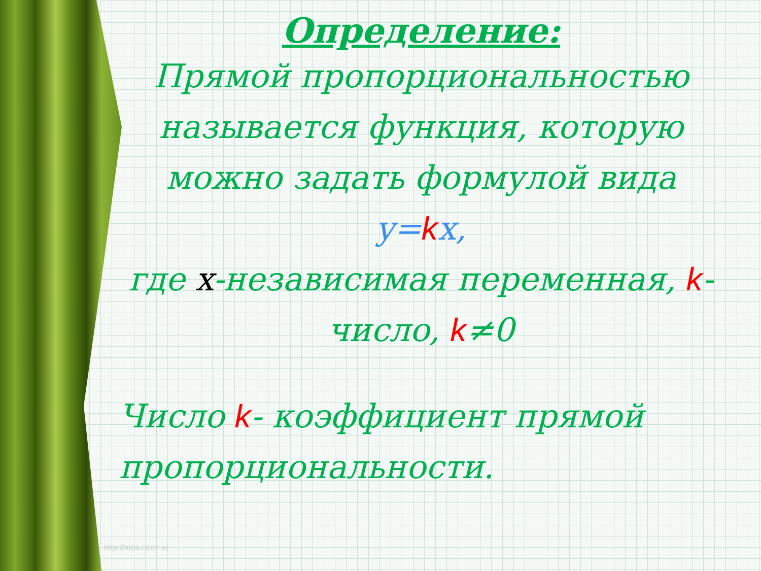Определение:
Прямой пропорциональностью называется функция, которую можно задать формулой вида y=kx,
где x-независимая переменная, k-число, k≠0
Число k- коэффициент прямой пропорциональности.
http://aida.ucoz.ru